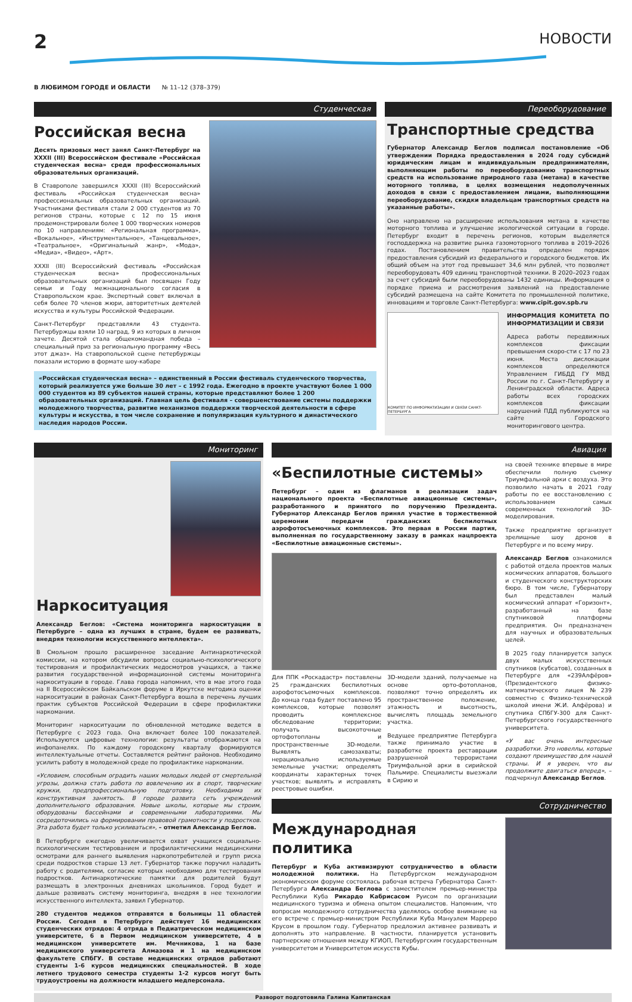2
НОВОСТИ
В ЛЮБИМОМ ГОРОДЕ И ОБЛАСТИ № 11–12 (378–379)
Студенческая
Российская весна
Десять призовых мест занял Санкт-Петербург на XXXII (III) Всероссийском фестивале «Российская студенческая весна» среди профессиональных образовательных организаций.
В Ставрополе завершился XXXII (III) Всероссийский фестиваль «Российская студенческая весна» профессиональных образовательных организаций. Участниками фестиваля стали 2 000 студентов из 70 регионов страны, которые с 12 по 15 июня продемонстрировали более 1 000 творческих номеров по 10 направлениям: «Региональная программа», «Вокальное», «Инструментальное», «Танцевальное», «Театральное», «Оригинальный жанр», «Мода», «Медиа», «Видео», «Арт».
XXXII (III) Всероссийский фестиваль «Российская студенческая весна» профессиональных образовательных организаций был посвящен Году семьи и Году межнационального согласия в Ставропольском крае. Экспертный совет включал в себя более 70 членов жюри, авторитетных деятелей искусства и культуры Российской Федерации.
Санкт-Петербург представляли 43 студента. Петербуржцы взяли 10 наград, 9 из которых в личном зачете. Десятой стала общекомандная победа – специальный приз за региональную программу «Весь этот джаз». На ставропольской сцене петербуржцы показали историю в формате шоу-кабаре
«Российская студенческая весна» – единственный в России фестиваль студенческого творчества, который реализуется уже больше 30 лет – с 1992 года. Ежегодно в проекте участвуют более 1 000 000 студентов из 89 субъектов нашей страны, которые представляют более 1 200 образовательных организаций. Главная цель фестиваля – совершенствование системы поддержки молодежного творчества, развитие механизмов поддержки творческой деятельности в сфере культуры и искусства, в том числе сохранение и популяризация культурного и династического наследия народов России.
Переоборудование
Транспортные средства
Губернатор Александр Беглов подписал постановление «Об утверждении Порядка предоставления в 2024 году субсидий юридическим лицам и индивидуальным предпринимателям, выполняющим работы по переоборудованию транспортных средств на использование природного газа (метана) в качестве моторного топлива, в целях возмещения недополученных доходов в связи с предоставлением лицами, выполняющими переоборудование, скидки владельцам транспортных средств на указанные работы».
Оно направлено на расширение использования метана в качестве моторного топлива и улучшение экологической ситуации в городе. Петербург входит в перечень регионов, которым выделяется господдержка на развитие рынка газомоторного топлива в 2019–2026 годах. Постановлением правительства определен порядок предоставления субсидий из федерального и городского бюджетов. Их общий объем на этот год превышает 34,6 млн рублей, что позволяет переоборудовать 409 единиц транспортной техники. В 2020–2023 годах за счет субсидий были переоборудованы 1432 единицы. Информация о порядке приема и рассмотрения заявлений на предоставление субсидий размещена на сайте Комитета по промышленной политике, инновациям и торговле Санкт-Петербурга: www.cipit.gov.spb.ru
КОМИТЕТ ПО ИНФОРМАТИЗАЦИИ И СВЯЗИ САНКТ-ПЕТЕРБУРГА
ИНФОРМАЦИЯ КОМИТЕТА ПО ИНФОРМАТИЗАЦИИ И СВЯЗИ
Адреса работы передвижных комплексов фиксации превышения скоро-сти с 17 по 23 июня. Места дислокации комплексов определяются Управлением ГИБДД ГУ МВД России по г. Санкт-Петербургу и Ленинградской области. Адреса работы всех городских комплексов фиксации нарушений ПДД публикуются на сайте Городского мониторингового центра.
Мониторинг
Наркоситуация
Александр Беглов: «Система мониторинга наркоситуации в Петербурге – одна из лучших в стране, будем ее развивать, внедряя технологии искусственного интеллекта».
В Смольном прошло расширенное заседание Антинаркотической комиссии, на котором обсудили вопросы социально-психологического тестирования и профилактических медосмотров учащихся, а также развития государственной информационной системы мониторинга наркоситуации в городе. Глава города напомнил, что в мае этого года на II Всероссийском Байкальском форуме в Иркутске методика оценки наркоситуации в районах Санкт-Петербурга вошла в перечень лучших практик субъектов Российской Федерации в сфере профилактики наркомании.
Мониторинг наркоситуации по обновленной методике ведется в Петербурге с 2023 года. Она включает более 100 показателей. Используются цифровые технологии: результаты отображаются на инфопанелях. По каждому городскому кварталу формируются интеллектуальные отчеты. Составляется рейтинг районов. Необходимо усилить работу в молодежной среде по профилактике наркомании.
«Условием, способным оградить наших молодых людей от смертельной угрозы, должна стать работа по вовлечению их в спорт, творческие кружки, предпрофессиональную подготовку. Необходима их конструктивная занятость. В городе развита сеть учреждений дополнительного образования. Новые школы, которые мы строим, оборудованы бассейнами и современными лабораториями. Мы сосредоточились на формировании правовой грамотности у подростков. Эта работа будет только усиливаться», – отметил Александр Беглов.
В Петербурге ежегодно увеличивается охват учащихся социально-психологическим тестированием и профилактическими медицинскими осмотрами для раннего выявления наркопотребителей и групп риска среди подростков старше 13 лет. Губернатор также поручил наладить работу с родителями, согласие которых необходимо для тестирования подростков. Антинаркотические памятки для родителей будут размещать в электронных дневниках школьников. Город будет и дальше развивать систему мониторинга, внедряя в нее технологии искусственного интеллекта, заявил Губернатор.
280 студентов медиков отправятся в больницы 11 областей России. Сегодня в Петербурге действует 16 медицинских студенческих отрядов: 4 отряда в Педиатрическом медицинском университете, 6 в Первом медицинском университете, 4 в медицинском университете им. Мечникова, 1 на базе медицинского университета Алмазова и 1 на медицинском факультете СПбГУ. В составе медицинских отрядов работают студенты 1-6 курсов медицинских специальностей. В ходе летнего трудового семестра студенты 1-2 курсов могут быть трудоустроены на должности младшего медперсонала.
Авиация
«Беспилотные системы»
Петербург – один из флагманов в реализации задач национального проекта «Беспилотные авиационные системы», разработанного и принятого по поручению Президента. Губернатор Александр Беглов принял участие в торжественной церемонии передачи гражданских беспилотных аэрофотосъемочных комплексов. Это первая в России партия, выполненная по государственному заказу в рамках нацпроекта «Беспилотные авиационные системы».
Для ППК «Роскадастр» поставлены 25 гражданских беспилотных аэрофотосъемочных комплексов. До конца года будет поставлено 95 комплексов, которые позволят проводить комплексное обследование территории; получать высокоточные ортофотопланы и пространственные 3D-модели. Выявлять самозахваты; нерационально используемые земельные участки; определять координаты характерных точек участков; выявлять и исправлять реестровые ошибки.
3D-модели зданий, получаемые на основе орто-фотопланов, позволяют точно определять их пространственное положение, этажность и высотность, вычислять площадь земельного участка.
Ведущее предприятие Петербурга также принимало участие в разработке проекта реставрации разрушенной террористами Триумфальной арки в сирийской Пальмире. Специалисты выезжали в Сирию и
на своей технике впервые в мире обеспечили полную съемку Триумфальной арки с воздуха. Это позволило начать в 2021 году работы по ее восстановлению с использованием самых современных технологий 3D-моделирования.
Также предприятие организует зрелищные шоу дронов в Петербурге и по всему миру.
Александр Беглов ознакомился с работой отдела проектов малых космических аппаратов, большого и студенческого конструкторских бюро. В том числе, Губернатору был представлен малый космический аппарат «Горизонт», разработанный на базе спутниковой платформы предприятия. Он предназначен для научных и образовательных целей.
В 2025 году планируется запуск двух малых искусственных спутников (кубсатов), созданных в Петербурге для «239Алфёров» (Президентского физико-математического лицея №239 совместно с Физико-технической школой имени Ж.И. Алфёрова) и спутника СПбГУ-300 для Санкт-Петербургского государственного университета.
«У вас очень интересные разработки. Это новеллы, которые создают преимущество для нашей страны. И я уверен, что вы продолжите двигаться вперед», – подчеркнул Александр Беглов.
Сотрудничество
Международная политика
Петербург и Куба активизируют сотрудничество в области молодежной политики. На Петербургском международном экономическом форуме состоялась рабочая встреча Губернатора Санкт-Петербурга Александра Беглова с заместителем премьер-министра Республики Куба Рикардо Кабрисасом Руисом по организации медицинского туризма и обмена опытом специалистов. Напомним, что вопросам молодежного сотрудничества уделялось особое внимание на его встрече с премьер-министром Республики Куба Мануэлем Марреро Крусом в прошлом году. Губернатор предложил активнее развивать и дополнять это направление. В частности, планируется установить партнерские отношения между КГИОП, Петербургским государственным университетом и Университетом искусств Кубы.
Разворот подготовила Галина Капитанская